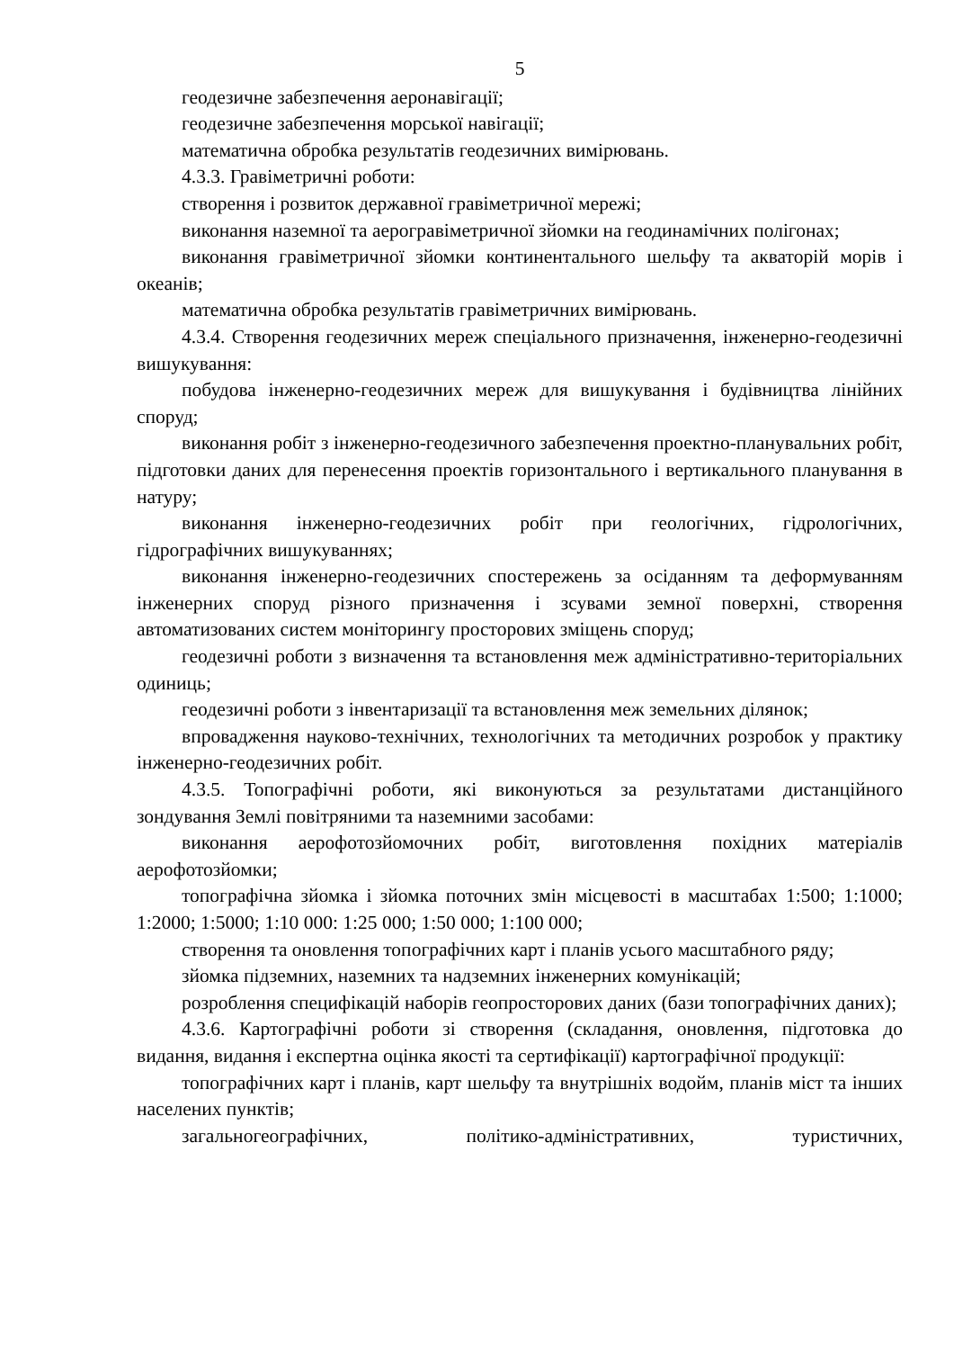5
геодезичне забезпечення аеронавігації;
геодезичне забезпечення морської навігації;
математична обробка результатів геодезичних вимірювань.
4.3.3. Гравіметричні роботи:
створення і розвиток державної гравіметричної мережі;
виконання наземної та аерогравіметричної зйомки на геодинамічних полігонах;
виконання гравіметричної зйомки континентального шельфу та акваторій морів і океанів;
математична обробка результатів гравіметричних вимірювань.
4.3.4. Створення геодезичних мереж спеціального призначення, інженерно-геодезичні вишукування:
побудова інженерно-геодезичних мереж для вишукування і будівництва лінійних споруд;
виконання робіт з інженерно-геодезичного забезпечення проектно-планувальних робіт, підготовки даних для перенесення проектів горизонтального і вертикального планування в натуру;
виконання інженерно-геодезичних робіт при геологічних, гідрологічних, гідрографічних вишукуваннях;
виконання інженерно-геодезичних спостережень за осіданням та деформуванням інженерних споруд різного призначення і зсувами земної поверхні, створення автоматизованих систем моніторингу просторових зміщень споруд;
геодезичні роботи з визначення та встановлення меж адміністративно-територіальних одиниць;
геодезичні роботи з інвентаризації та встановлення меж земельних ділянок;
впровадження науково-технічних, технологічних та методичних розробок у практику інженерно-геодезичних робіт.
4.3.5. Топографічні роботи, які виконуються за результатами дистанційного зондування Землі повітряними та наземними засобами:
виконання аерофотозйомочних робіт, виготовлення похідних матеріалів аерофотозйомки;
топографічна зйомка і зйомка поточних змін місцевості в масштабах 1:500; 1:1000; 1:2000; 1:5000; 1:10 000: 1:25 000; 1:50 000; 1:100 000;
створення та оновлення топографічних карт і планів усього масштабного ряду;
зйомка підземних, наземних та надземних інженерних комунікацій;
розроблення специфікацій наборів геопросторових даних (бази топографічних даних);
4.3.6. Картографічні роботи зі створення (складання, оновлення, підготовка до видання, видання і експертна оцінка якості та сертифікації) картографічної продукції:
топографічних карт і планів, карт шельфу та внутрішніх водойм, планів міст та інших населених пунктів;
загальногеографічних, політико-адміністративних, туристичних,